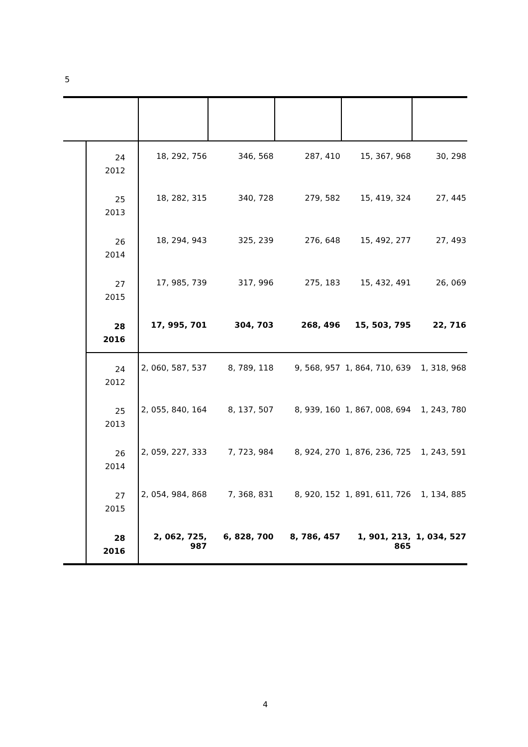5
| | 24 2012 | 18, 292, 756 | 346, 568 | 287, 410 | 15, 367, 968 | 30, 298 |
| | 25 2013 | 18, 282, 315 | 340, 728 | 279, 582 | 15, 419, 324 | 27, 445 |
| | 26 2014 | 18, 294, 943 | 325, 239 | 276, 648 | 15, 492, 277 | 27, 493 |
| | 27 2015 | 17, 985, 739 | 317, 996 | 275, 183 | 15, 432, 491 | 26, 069 |
| | 28 2016 | 17, 995, 701 | 304, 703 | 268, 496 | 15, 503, 795 | 22, 716 |
| | 24 2012 | 2, 060, 587, 537 | 8, 789, 118 | 9, 568, 957 | 1, 864, 710, 639 | 1, 318, 968 |
| | 25 2013 | 2, 055, 840, 164 | 8, 137, 507 | 8, 939, 160 | 1, 867, 008, 694 | 1, 243, 780 |
| | 26 2014 | 2, 059, 227, 333 | 7, 723, 984 | 8, 924, 270 | 1, 876, 236, 725 | 1, 243, 591 |
| | 27 2015 | 2, 054, 984, 868 | 7, 368, 831 | 8, 920, 152 | 1, 891, 611, 726 | 1, 134, 885 |
| | 28 2016 | 2, 062, 725, 987 | 6, 828, 700 | 8, 786, 457 | 1, 901, 213, 865 | 1, 034, 527 |
4